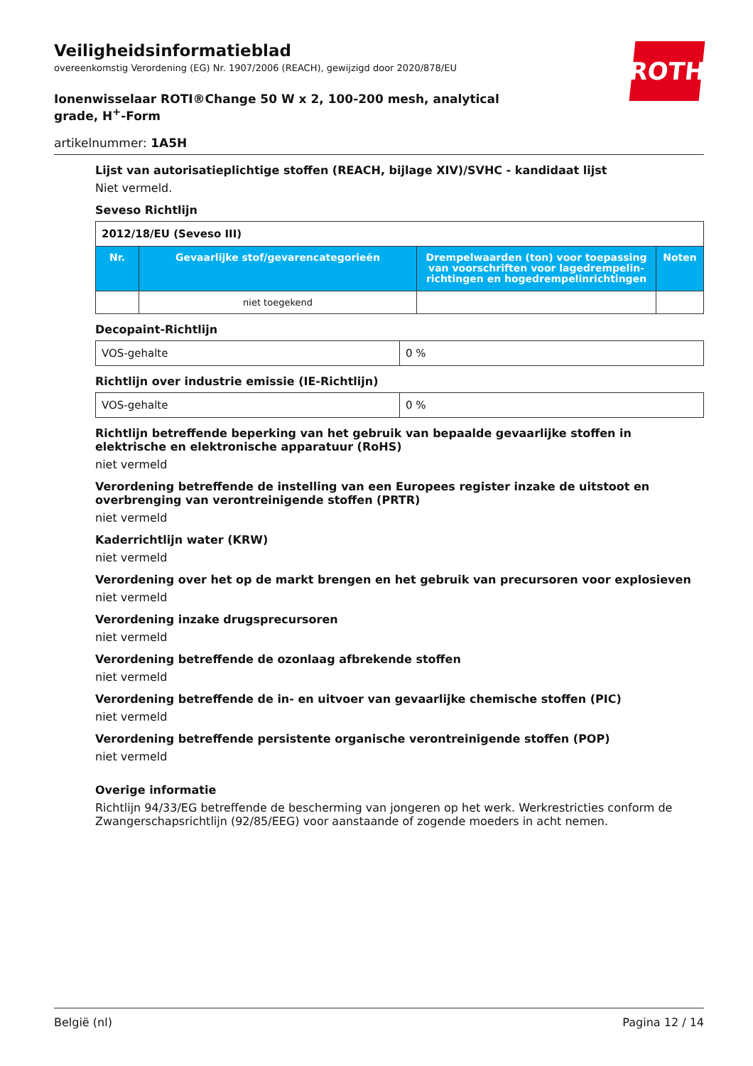ROTH
Veiligheidsinformatieblad
overeenkomstig Verordening (EG) Nr. 1907/2006 (REACH), gewijzigd door 2020/878/EU
Ionenwisselaar ROTI®Change 50 W x 2, 100-200 mesh, analytical grade, H<sup>+</sup>-Form
artikelnummer: 1A5H
Lijst van autorisatieplichtige stoffen (REACH, bijlage XIV)/SVHC - kandidaat lijst
Niet vermeld.
Seveso Richtlijn
| 2012/18/EU (Seveso III) | | | |
| Nr. | Gevaarlijke stof/gevarencategorieën | Drempelwaarden (ton) voor toepassing van voorschriften voor lagedrempelin-richtingen en hogedrempelinrichtingen | Noten |
| | niet toegekend | | |
Decopaint-Richtlijn
| VOS-gehalte | 0 % |
Richtlijn over industrie emissie (IE-Richtlijn)
| VOS-gehalte | 0 % |
Richtlijn betreffende beperking van het gebruik van bepaalde gevaarlijke stoffen in elektrische en elektronische apparatuur (RoHS)
niet vermeld
Verordening betreffende de instelling van een Europees register inzake de uitstoot en overbrenging van verontreinigende stoffen (PRTR)
niet vermeld
Kaderrichtlijn water (KRW)
niet vermeld
Verordening over het op de markt brengen en het gebruik van precursoren voor explosieven
niet vermeld
Verordening inzake drugsprecursoren
niet vermeld
Verordening betreffende de ozonlaag afbrekende stoffen
niet vermeld
Verordening betreffende de in- en uitvoer van gevaarlijke chemische stoffen (PIC)
niet vermeld
Verordening betreffende persistente organische verontreinigende stoffen (POP)
niet vermeld
Overige informatie
Richtlijn 94/33/EG betreffende de bescherming van jongeren op het werk. Werkrestricties conform de Zwangerschapsrichtlijn (92/85/EEG) voor aanstaande of zogende moeders in acht nemen.
België (nl) Pagina 12 / 14